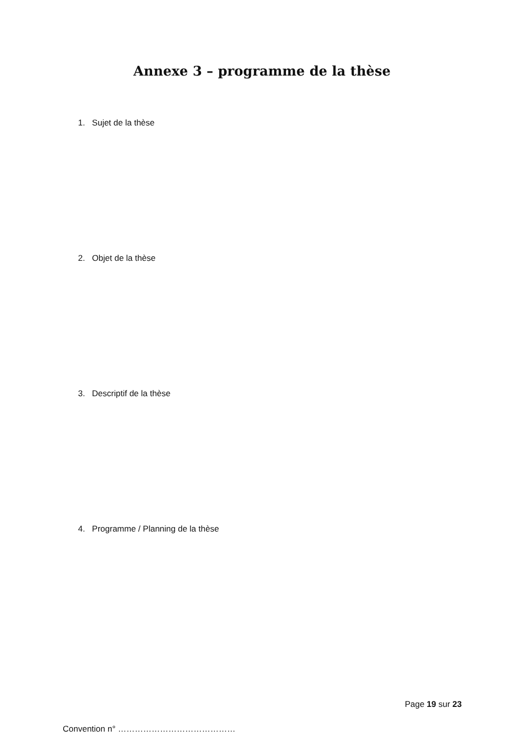Annexe 3 – programme de la thèse
1. Sujet de la thèse
2. Objet de la thèse
3. Descriptif de la thèse
4. Programme / Planning de la thèse
Page 19 sur 23
Convention n° ……………………………………